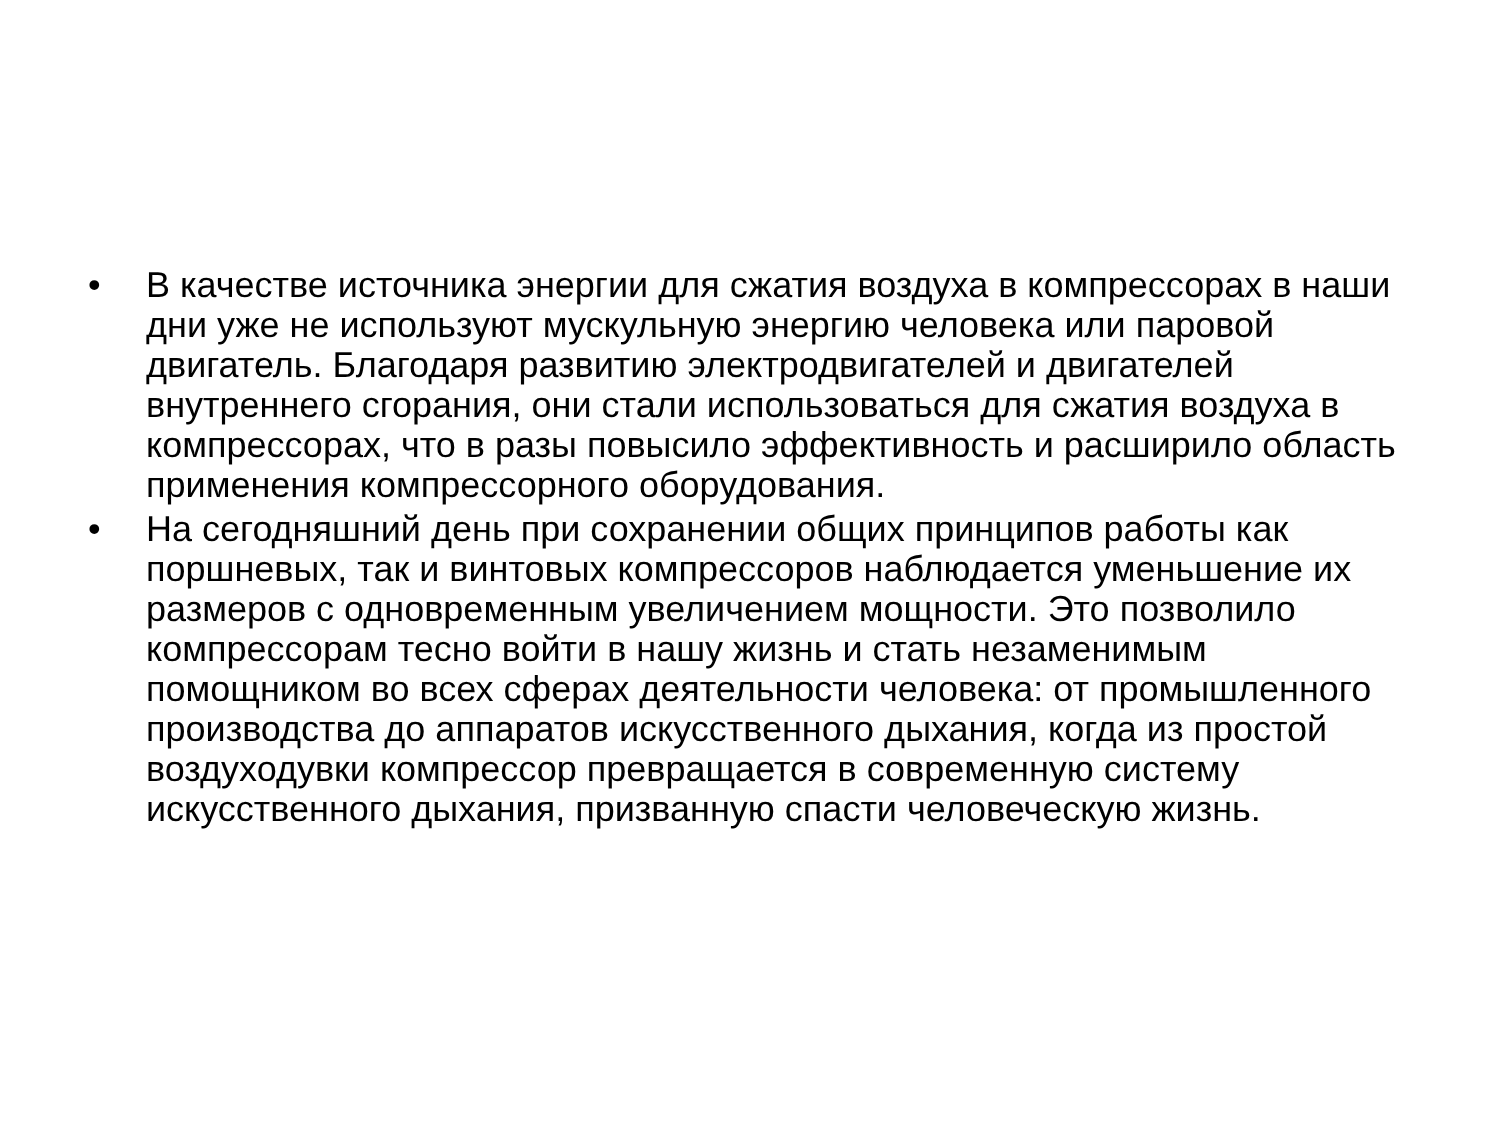• В качестве источника энергии для сжатия воздуха в компрессорах в наши дни уже не используют мускульную энергию человека или паровой двигатель. Благодаря развитию электродвигателей и двигателей внутреннего сгорания, они стали использоваться для сжатия воздуха в компрессорах, что в разы повысило эффективность и расширило область применения компрессорного оборудования.
• На сегодняшний день при сохранении общих принципов работы как поршневых, так и винтовых компрессоров наблюдается уменьшение их размеров с одновременным увеличением мощности. Это позволило компрессорам тесно войти в нашу жизнь и стать незаменимым помощником во всех сферах деятельности человека: от промышленного производства до аппаратов искусственного дыхания, когда из простой воздуходувки компрессор превращается в современную систему искусственного дыхания, призванную спасти человеческую жизнь.